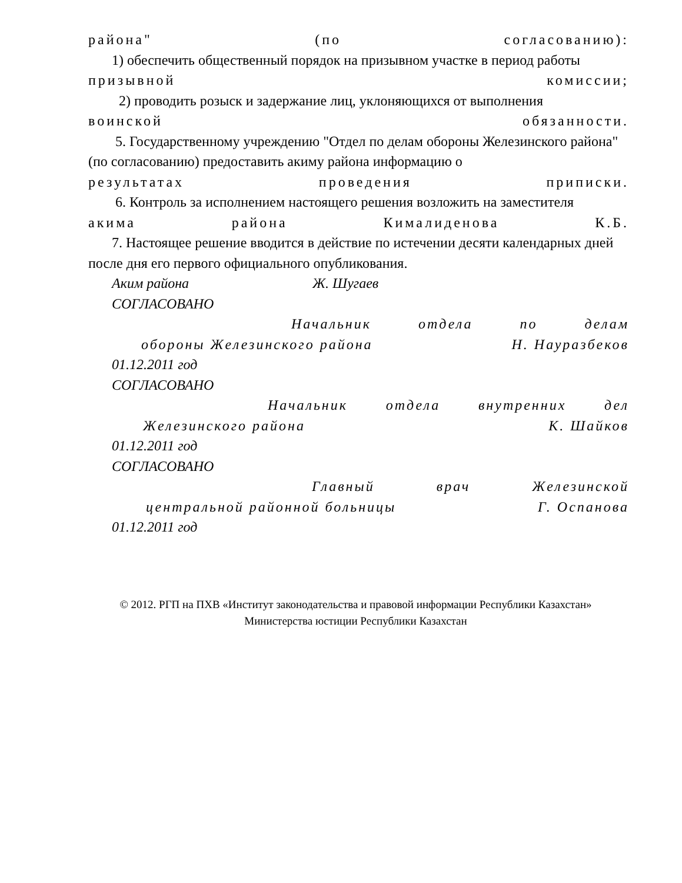района" (по согласованию):
1) обеспечить общественный порядок на призывном участке в период работы
призывной комиссии;
2) проводить розыск и задержание лиц, уклоняющихся от выполнения
воинской обязанности.
5. Государственному учреждению "Отдел по делам обороны Железинского района" (по согласованию) предоставить акиму района информацию о
результатах проведения приписки.
6. Контроль за исполнением настоящего решения возложить на заместителя
акима района Кималиденова К.Б.
7. Настоящее решение вводится в действие по истечении десяти календарных дней после дня его первого официального опубликования.
Аким района Ж. Шугаев
СОГЛАСОВАНО
Начальник отдела по делам
обороны Железинского района Н. Науразбеков
01.12.2011 год
СОГЛАСОВАНО
Начальник отдела внутренних дел
Железинского района К. Шайков
01.12.2011 год
СОГЛАСОВАНО
Главный врач Железинской
центральной районной больницы Г. Оспанова
01.12.2011 год
© 2012. РГП на ПХВ «Институт законодательства и правовой информации Республики Казахстан»
Министерства юстиции Республики Казахстан